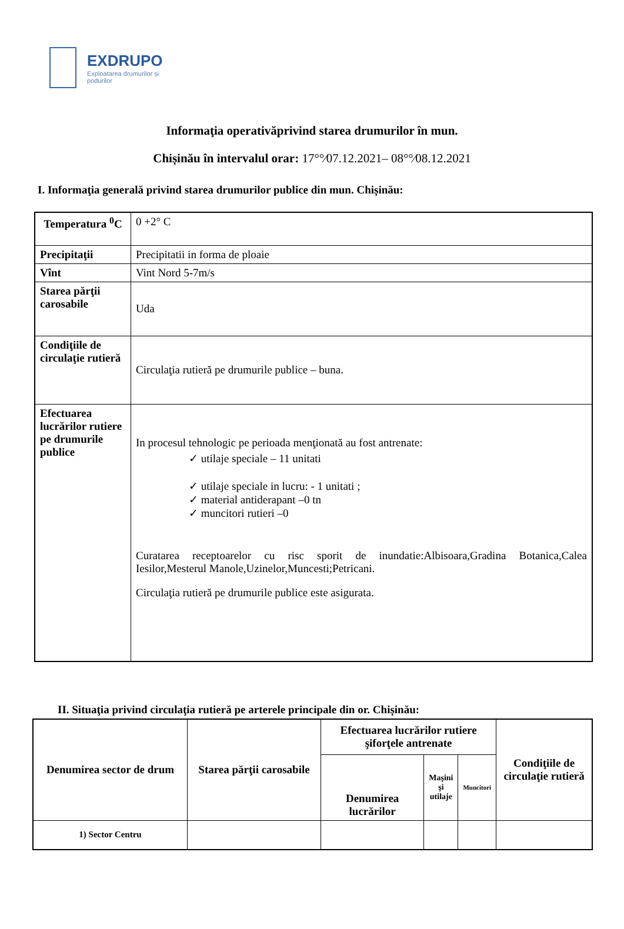EXDRUPO
Exploatarea drumurilor și
podurilor
Informaţia operativăprivind starea drumurilor în mun.
Chișinău în intervalul orar: 17°°⁄07.12.2021– 08°°⁄08.12.2021
I. Informaţia generală privind starea drumurilor publice din mun. Chișinău:
| Temperatura <sup>0</sup>C | 0 +2° C |
| Precipitaţii | Precipitatii in forma de ploaie |
| Vînt | Vint Nord 5-7m/s |
| Starea părţii carosabile | Uda |
| Condiţiile de circulaţie rutieră | Circulaţia rutieră pe drumurile publice – buna. |
| Efectuarea lucrărilor rutiere pe drumurile publice | In procesul tehnologic pe perioada menţionată au fost antrenate: ✓ utilaje speciale – 11 unitati ✓ utilaje speciale in lucru: - 1 unitati ; ✓ material antiderapant –0 tn ✓ muncitori rutieri –0 Curatarea receptoarelor cu risc sporit de inundatie:Albisoara,Gradina Botanica,Calea Iesilor,Mesterul Manole,Uzinelor,Muncesti;Petricani. Circulaţia rutieră pe drumurile publice este asigurata. |
II. Situaţia privind circulaţia rutieră pe arterele principale din or. Chișinău:
| Denumirea sector de drum | Starea părţii carosabile | Efectuarea lucrărilor rutiere şiforţele antrenate | | | Condiţiile de circulaţie rutieră |
| --- | --- | --- | --- | --- | --- |
| | | Denumirea lucrărilor | Maşini şi utilaje | Muncitori | |
| 1) Sector Centru | | | | | |